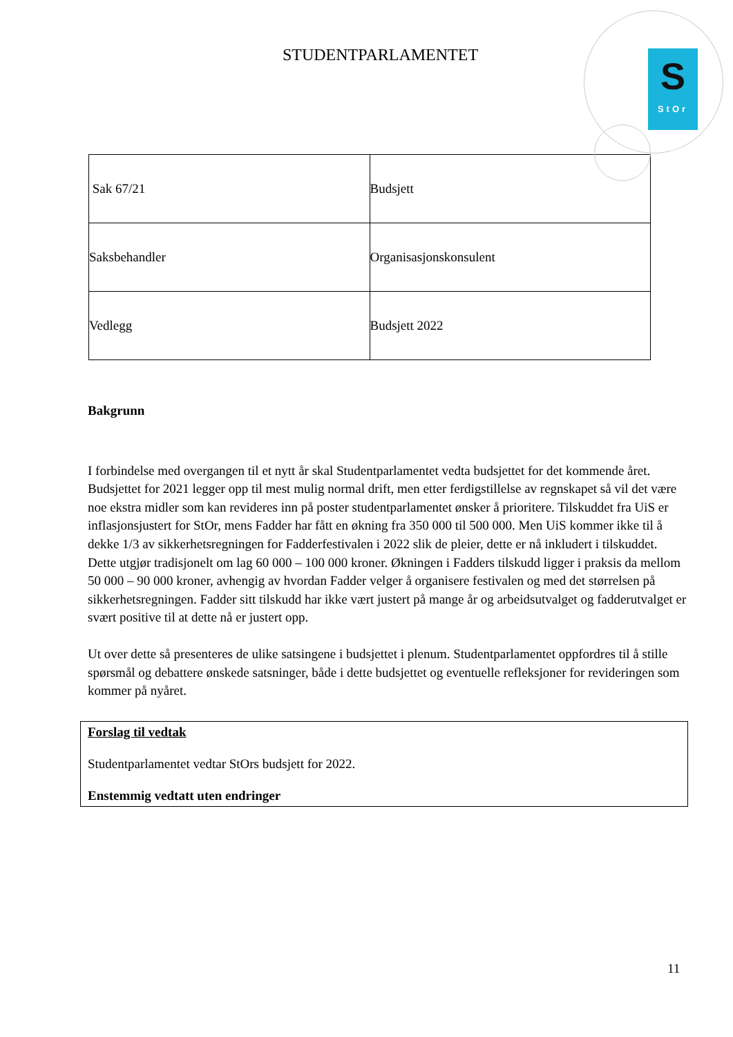S
StOr
STUDENTPARLAMENTET
| Sak 67/21 | Budsjett |
| Saksbehandler | Organisasjonskonsulent |
| Vedlegg | Budsjett 2022 |
Bakgrunn
I forbindelse med overgangen til et nytt år skal Studentparlamentet vedta budsjettet for det kommende året. Budsjettet for 2021 legger opp til mest mulig normal drift, men etter ferdigstillelse av regnskapet så vil det være noe ekstra midler som kan revideres inn på poster studentparlamentet ønsker å prioritere. Tilskuddet fra UiS er inflasjonsjustert for StOr, mens Fadder har fått en økning fra 350 000 til 500 000. Men UiS kommer ikke til å dekke 1/3 av sikkerhetsregningen for Fadderfestivalen i 2022 slik de pleier, dette er nå inkludert i tilskuddet. Dette utgjør tradisjonelt om lag 60 000 – 100 000 kroner. Økningen i Fadders tilskudd ligger i praksis da mellom 50 000 – 90 000 kroner, avhengig av hvordan Fadder velger å organisere festivalen og med det størrelsen på sikkerhetsregningen. Fadder sitt tilskudd har ikke vært justert på mange år og arbeidsutvalget og fadderutvalget er svært positive til at dette nå er justert opp.
Ut over dette så presenteres de ulike satsingene i budsjettet i plenum. Studentparlamentet oppfordres til å stille spørsmål og debattere ønskede satsninger, både i dette budsjettet og eventuelle refleksjoner for revideringen som kommer på nyåret.
Forslag til vedtak
Studentparlamentet vedtar StOrs budsjett for 2022.
Enstemmig vedtatt uten endringer
11